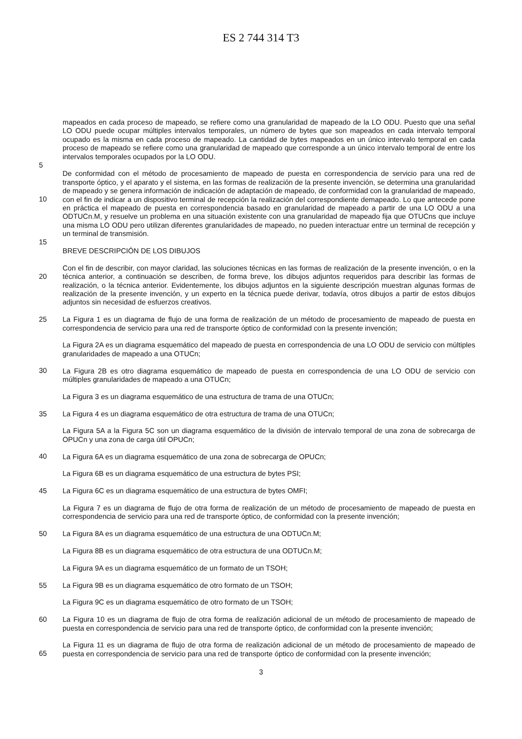ES 2 744 314 T3
mapeados en cada proceso de mapeado, se refiere como una granularidad de mapeado de la LO ODU. Puesto que una señal LO ODU puede ocupar múltiples intervalos temporales, un número de bytes que son mapeados en cada intervalo temporal ocupado es la misma en cada proceso de mapeado. La cantidad de bytes mapeados en un único intervalo temporal en cada proceso de mapeado se refiere como una granularidad de mapeado que corresponde a un único intervalo temporal de entre los intervalos temporales ocupados por la LO ODU.
5
De conformidad con el método de procesamiento de mapeado de puesta en correspondencia de servicio para una red de transporte óptico, y el aparato y el sistema, en las formas de realización de la presente invención, se determina una granularidad de mapeado y se genera información de indicación de adaptación de mapeado, de conformidad con la granularidad de mapeado, con el fin de indicar a un dispositivo terminal de recepción la realización del correspondiente demapeado. Lo que antecede pone en práctica el mapeado de puesta en correspondencia basado en granularidad de mapeado a partir de una LO ODU a una ODTUCn.M, y resuelve un problema en una situación existente con una granularidad de mapeado fija que OTUCns que incluye una misma LO ODU pero utilizan diferentes granularidades de mapeado, no pueden interactuar entre un terminal de recepción y un terminal de transmisión.
10
15
BREVE DESCRIPCIÓN DE LOS DIBUJOS
Con el fin de describir, con mayor claridad, las soluciones técnicas en las formas de realización de la presente invención, o en la técnica anterior, a continuación se describen, de forma breve, los dibujos adjuntos requeridos para describir las formas de realización, o la técnica anterior. Evidentemente, los dibujos adjuntos en la siguiente descripción muestran algunas formas de realización de la presente invención, y un experto en la técnica puede derivar, todavía, otros dibujos a partir de estos dibujos adjuntos sin necesidad de esfuerzos creativos.
20
La Figura 1 es un diagrama de flujo de una forma de realización de un método de procesamiento de mapeado de puesta en correspondencia de servicio para una red de transporte óptico de conformidad con la presente invención; 25
La Figura 2A es un diagrama esquemático del mapeado de puesta en correspondencia de una LO ODU de servicio con múltiples granularidades de mapeado a una OTUCn;
30
La Figura 2B es otro diagrama esquemático de mapeado de puesta en correspondencia de una LO ODU de servicio con múltiples granularidades de mapeado a una OTUCn;
La Figura 3 es un diagrama esquemático de una estructura de trama de una OTUCn;
35
La Figura 4 es un diagrama esquemático de otra estructura de trama de una OTUCn;
La Figura 5A a la Figura 5C son un diagrama esquemático de la división de intervalo temporal de una zona de sobrecarga de OPUCn y una zona de carga útil OPUCn;
40
La Figura 6A es un diagrama esquemático de una zona de sobrecarga de OPUCn;
La Figura 6B es un diagrama esquemático de una estructura de bytes PSI;
La Figura 6C es un diagrama esquemático de una estructura de bytes OMFI; 45
La Figura 7 es un diagrama de flujo de otra forma de realización de un método de procesamiento de mapeado de puesta en correspondencia de servicio para una red de transporte óptico, de conformidad con la presente invención;
La Figura 8A es un diagrama esquemático de una estructura de una ODTUCn.M; 50
La Figura 8B es un diagrama esquemático de otra estructura de una ODTUCn.M;
La Figura 9A es un diagrama esquemático de un formato de un TSOH;
55
La Figura 9B es un diagrama esquemático de otro formato de un TSOH;
La Figura 9C es un diagrama esquemático de otro formato de un TSOH;
La Figura 10 es un diagrama de flujo de otra forma de realización adicional de un método de procesamiento de mapeado de puesta en correspondencia de servicio para una red de transporte óptico, de conformidad con la presente invención; 60
La Figura 11 es un diagrama de flujo de otra forma de realización adicional de un método de procesamiento de mapeado de puesta en correspondencia de servicio para una red de transporte óptico de conformidad con la presente invención;
65
3